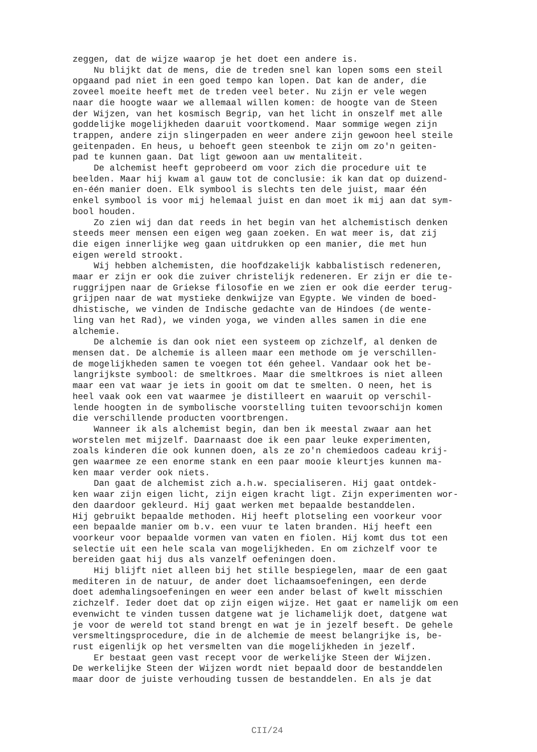zeggen, dat de wijze waarop je het doet een andere is. Nu blijkt dat de mens, die de treden snel kan lopen soms een steil opgaand pad niet in een goed tempo kan lopen. Dat kan de ander, die zoveel moeite heeft met de treden veel beter. Nu zijn er vele wegen naar die hoogte waar we allemaal willen komen: de hoogte van de Steen der Wijzen, van het kosmisch Begrip, van het licht in onszelf met alle goddelijke mogelijkheden daaruit voortkomend. Maar sommige wegen zijn trappen, andere zijn slingerpaden en weer andere zijn gewoon heel steile geitenpaden. En heus, u behoeft geen steenbok te zijn om zo'n geiten- pad te kunnen gaan. Dat ligt gewoon aan uw mentaliteit. De alchemist heeft geprobeerd om voor zich die procedure uit te beelden. Maar hij kwam al gauw tot de conclusie: ik kan dat op duizend- en-één manier doen. Elk symbool is slechts ten dele juist, maar één enkel symbool is voor mij helemaal juist en dan moet ik mij aan dat sym- bool houden. Zo zien wij dan dat reeds in het begin van het alchemistisch denken steeds meer mensen een eigen weg gaan zoeken. En wat meer is, dat zij die eigen innerlijke weg gaan uitdrukken op een manier, die met hun eigen wereld strookt. Wij hebben alchemisten, die hoofdzakelijk kabbalistisch redeneren, maar er zijn er ook die zuiver christelijk redeneren. Er zijn er die te- ruggrijpen naar de Griekse filosofie en we zien er ook die eerder terug- grijpen naar de wat mystieke denkwijze van Egypte. We vinden de boed- dhistische, we vinden de Indische gedachte van de Hindoes (de wente- ling van het Rad), we vinden yoga, we vinden alles samen in die ene alchemie. De alchemie is dan ook niet een systeem op zichzelf, al denken de mensen dat. De alchemie is alleen maar een methode om je verschillen- de mogelijkheden samen te voegen tot één geheel. Vandaar ook het be- langrijkste symbool: de smeltkroes. Maar die smeltkroes is niet alleen maar een vat waar je iets in gooit om dat te smelten. O neen, het is heel vaak ook een vat waarmee je distilleert en waaruit op verschil- lende hoogten in de symbolische voorstelling tuiten tevoorschijn komen die verschillende producten voortbrengen. Wanneer ik als alchemist begin, dan ben ik meestal zwaar aan het worstelen met mijzelf. Daarnaast doe ik een paar leuke experimenten, zoals kinderen die ook kunnen doen, als ze zo'n chemiedoos cadeau krij- gen waarmee ze een enorme stank en een paar mooie kleurtjes kunnen ma- ken maar verder ook niets. Dan gaat de alchemist zich a.h.w. specialiseren. Hij gaat ontdek- ken waar zijn eigen licht, zijn eigen kracht ligt. Zijn experimenten wor- den daardoor gekleurd. Hij gaat werken met bepaalde bestanddelen. Hij gebruikt bepaalde methoden. Hij heeft plotseling een voorkeur voor een bepaalde manier om b.v. een vuur te laten branden. Hij heeft een voorkeur voor bepaalde vormen van vaten en fiolen. Hij komt dus tot een selectie uit een hele scala van mogelijkheden. En om zichzelf voor te bereiden gaat hij dus als vanzelf oefeningen doen. Hij blijft niet alleen bij het stille bespiegelen, maar de een gaat mediteren in de natuur, de ander doet lichaamsoefeningen, een derde doet ademhalingsoefeningen en weer een ander belast of kwelt misschien zichzelf. Ieder doet dat op zijn eigen wijze. Het gaat er namelijk om een evenwicht te vinden tussen datgene wat je lichamelijk doet, datgene wat je voor de wereld tot stand brengt en wat je in jezelf beseft. De gehele versmeltingsprocedure, die in de alchemie de meest belangrijke is, be- rust eigenlijk op het versmelten van die mogelijkheden in jezelf. Er bestaat geen vast recept voor de werkelijke Steen der Wijzen. De werkelijke Steen der Wijzen wordt niet bepaald door de bestanddelen maar door de juiste verhouding tussen de bestanddelen. En als je dat
CII/24